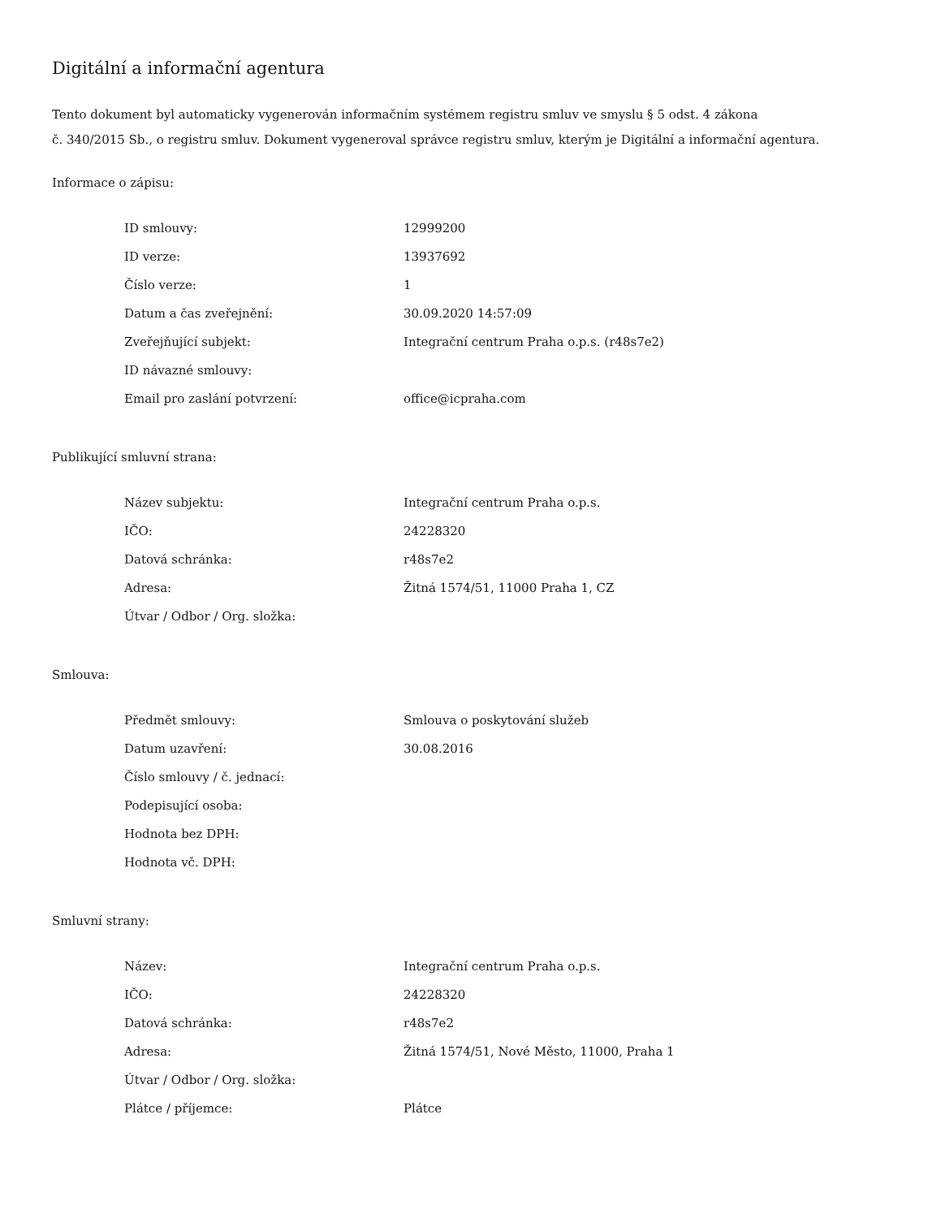Digitální a informační agentura
Tento dokument byl automaticky vygenerován informačním systémem registru smluv ve smyslu § 5 odst. 4 zákona
č. 340/2015 Sb., o registru smluv. Dokument vygeneroval správce registru smluv, kterým je Digitální a informační agentura.
Informace o zápisu:
| ID smlouvy: | 12999200 |
| ID verze: | 13937692 |
| Číslo verze: | 1 |
| Datum a čas zveřejnění: | 30.09.2020 14:57:09 |
| Zveřejňující subjekt: | Integrační centrum Praha o.p.s. (r48s7e2) |
| ID návazné smlouvy: | |
| Email pro zaslání potvrzení: | office@icpraha.com |
Publikující smluvní strana:
| Název subjektu: | Integrační centrum Praha o.p.s. |
| IČO: | 24228320 |
| Datová schránka: | r48s7e2 |
| Adresa: | Žitná 1574/51, 11000 Praha 1, CZ |
| Útvar / Odbor / Org. složka: | |
Smlouva:
| Předmět smlouvy: | Smlouva o poskytování služeb |
| Datum uzavření: | 30.08.2016 |
| Číslo smlouvy / č. jednací: | |
| Podepisující osoba: | |
| Hodnota bez DPH: | |
| Hodnota vč. DPH: | |
Smluvní strany:
| Název: | Integrační centrum Praha o.p.s. |
| IČO: | 24228320 |
| Datová schránka: | r48s7e2 |
| Adresa: | Žitná 1574/51, Nové Město, 11000, Praha 1 |
| Útvar / Odbor / Org. složka: | |
| Plátce / příjemce: | Plátce |